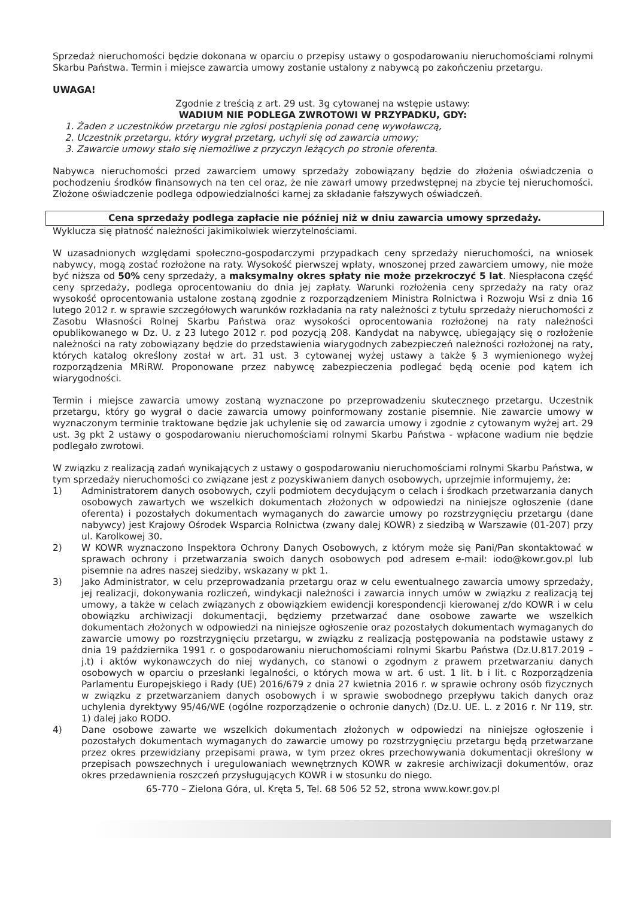Sprzedaż nieruchomości będzie dokonana w oparciu o przepisy ustawy o gospodarowaniu nieruchomościami rolnymi Skarbu Państwa. Termin i miejsce zawarcia umowy zostanie ustalony z nabywcą po zakończeniu przetargu.
UWAGA!
Zgodnie z treścią z art. 29 ust. 3g cytowanej na wstępie ustawy:
WADIUM NIE PODLEGA ZWROTOWI W PRZYPADKU, GDY:
1. Żaden z uczestników przetargu nie zgłosi postąpienia ponad cenę wywoławczą,
2. Uczestnik przetargu, który wygrał przetarg, uchyli się od zawarcia umowy;
3. Zawarcie umowy stało się niemożliwe z przyczyn leżących po stronie oferenta.
Nabywca nieruchomości przed zawarciem umowy sprzedaży zobowiązany będzie do złożenia oświadczenia o pochodzeniu środków finansowych na ten cel oraz, że nie zawarł umowy przedwstępnej na zbycie tej nieruchomości. Złożone oświadczenie podlega odpowiedzialności karnej za składanie fałszywych oświadczeń.
Cena sprzedaży podlega zapłacie nie później niż w dniu zawarcia umowy sprzedaży.
Wyklucza się płatność należności jakimikolwiek wierzytelnościami.
W uzasadnionych względami społeczno-gospodarczymi przypadkach ceny sprzedaży nieruchomości, na wniosek nabywcy, mogą zostać rozłożone na raty. Wysokość pierwszej wpłaty, wnoszonej przed zawarciem umowy, nie może być niższa od 50% ceny sprzedaży, a maksymalny okres spłaty nie może przekroczyć 5 lat. Niespłacona część ceny sprzedaży, podlega oprocentowaniu do dnia jej zapłaty. Warunki rozłożenia ceny sprzedaży na raty oraz wysokość oprocentowania ustalone zostaną zgodnie z rozporządzeniem Ministra Rolnictwa i Rozwoju Wsi z dnia 16 lutego 2012 r. w sprawie szczegółowych warunków rozkładania na raty należności z tytułu sprzedaży nieruchomości z Zasobu Własności Rolnej Skarbu Państwa oraz wysokości oprocentowania rozłożonej na raty należności opublikowanego w Dz. U. z 23 lutego 2012 r. pod pozycją 208. Kandydat na nabywcę, ubiegający się o rozłożenie należności na raty zobowiązany będzie do przedstawienia wiarygodnych zabezpieczeń należności rozłożonej na raty, których katalog określony został w art. 31 ust. 3 cytowanej wyżej ustawy a także § 3 wymienionego wyżej rozporządzenia MRiRW. Proponowane przez nabywcę zabezpieczenia podlegać będą ocenie pod kątem ich wiarygodności.
Termin i miejsce zawarcia umowy zostaną wyznaczone po przeprowadzeniu skutecznego przetargu. Uczestnik przetargu, który go wygrał o dacie zawarcia umowy poinformowany zostanie pisemnie. Nie zawarcie umowy w wyznaczonym terminie traktowane będzie jak uchylenie się od zawarcia umowy i zgodnie z cytowanym wyżej art. 29 ust. 3g pkt 2 ustawy o gospodarowaniu nieruchomościami rolnymi Skarbu Państwa - wpłacone wadium nie będzie podlegało zwrotowi.
W związku z realizacją zadań wynikających z ustawy o gospodarowaniu nieruchomościami rolnymi Skarbu Państwa, w tym sprzedaży nieruchomości co związane jest z pozyskiwaniem danych osobowych, uprzejmie informujemy, że:
1) Administratorem danych osobowych, czyli podmiotem decydującym o celach i środkach przetwarzania danych osobowych zawartych we wszelkich dokumentach złożonych w odpowiedzi na niniejsze ogłoszenie (dane oferenta) i pozostałych dokumentach wymaganych do zawarcie umowy po rozstrzygnięciu przetargu (dane nabywcy) jest Krajowy Ośrodek Wsparcia Rolnictwa (zwany dalej KOWR) z siedzibą w Warszawie (01-207) przy ul. Karolkowej 30.
2) W KOWR wyznaczono Inspektora Ochrony Danych Osobowych, z którym może się Pani/Pan skontaktować w sprawach ochrony i przetwarzania swoich danych osobowych pod adresem e-mail: iodo@kowr.gov.pl lub pisemnie na adres naszej siedziby, wskazany w pkt 1.
3) Jako Administrator, w celu przeprowadzania przetargu oraz w celu ewentualnego zawarcia umowy sprzedaży, jej realizacji, dokonywania rozliczeń, windykacji należności i zawarcia innych umów w związku z realizacją tej umowy, a także w celach związanych z obowiązkiem ewidencji korespondencji kierowanej z/do KOWR i w celu obowiązku archiwizacji dokumentacji, będziemy przetwarzać dane osobowe zawarte we wszelkich dokumentach złożonych w odpowiedzi na niniejsze ogłoszenie oraz pozostałych dokumentach wymaganych do zawarcie umowy po rozstrzygnięciu przetargu, w związku z realizacją postępowania na podstawie ustawy z dnia 19 października 1991 r. o gospodarowaniu nieruchomościami rolnymi Skarbu Państwa (Dz.U.817.2019 – j.t) i aktów wykonawczych do niej wydanych, co stanowi o zgodnym z prawem przetwarzaniu danych osobowych w oparciu o przesłanki legalności, o których mowa w art. 6 ust. 1 lit. b i lit. c Rozporządzenia Parlamentu Europejskiego i Rady (UE) 2016/679 z dnia 27 kwietnia 2016 r. w sprawie ochrony osób fizycznych w związku z przetwarzaniem danych osobowych i w sprawie swobodnego przepływu takich danych oraz uchylenia dyrektywy 95/46/WE (ogólne rozporządzenie o ochronie danych) (Dz.U. UE. L. z 2016 r. Nr 119, str. 1) dalej jako RODO.
4) Dane osobowe zawarte we wszelkich dokumentach złożonych w odpowiedzi na niniejsze ogłoszenie i pozostałych dokumentach wymaganych do zawarcie umowy po rozstrzygnięciu przetargu będą przetwarzane przez okres przewidziany przepisami prawa, w tym przez okres przechowywania dokumentacji określony w przepisach powszechnych i uregulowaniach wewnętrznych KOWR w zakresie archiwizacji dokumentów, oraz okres przedawnienia roszczeń przysługujących KOWR i w stosunku do niego.
65-770 – Zielona Góra, ul. Kręta 5, Tel. 68 506 52 52, strona www.kowr.gov.pl